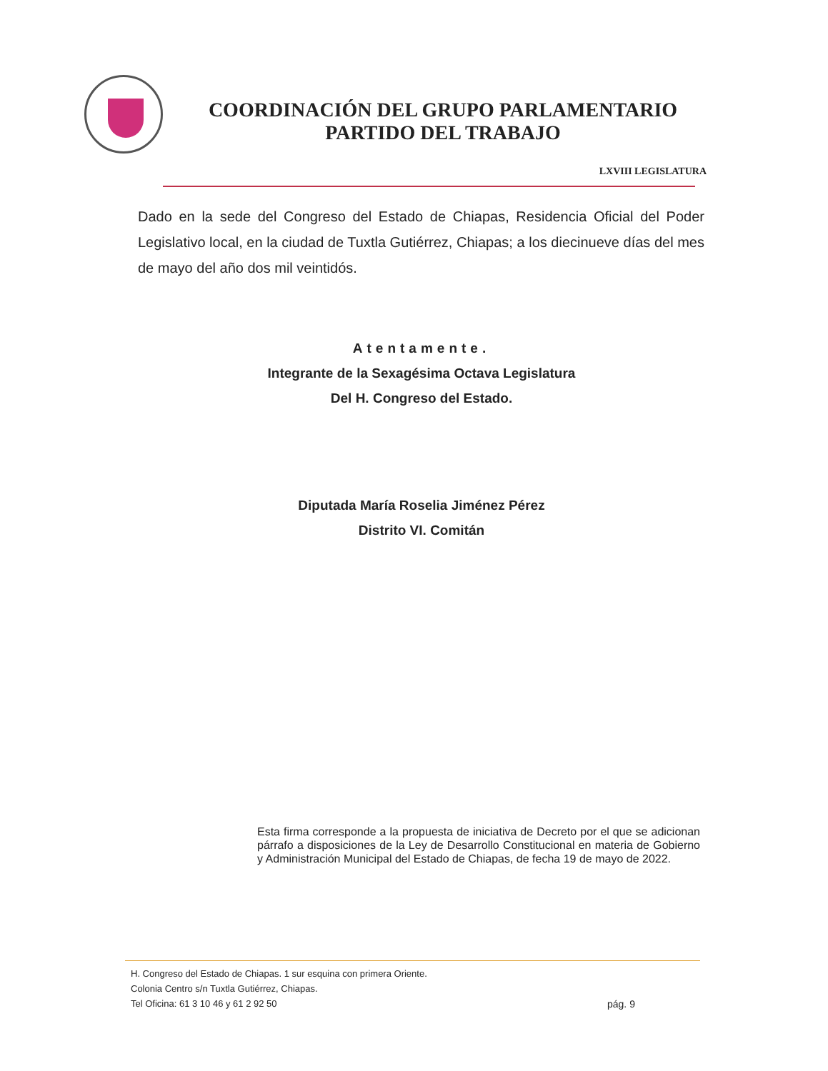COORDINACIÓN DEL GRUPO PARLAMENTARIO
PARTIDO DEL TRABAJO
LXVIII LEGISLATURA
Dado en la sede del Congreso del Estado de Chiapas, Residencia Oficial del Poder Legislativo local, en la ciudad de Tuxtla Gutiérrez, Chiapas; a los diecinueve días del mes de mayo del año dos mil veintidós.
Atentamente.
Integrante de la Sexagésima Octava Legislatura
Del H. Congreso del Estado.
Diputada María Roselia Jiménez Pérez
Distrito VI. Comitán
Esta firma corresponde a la propuesta de iniciativa de Decreto por el que se adicionan párrafo a disposiciones de la Ley de Desarrollo Constitucional en materia de Gobierno y Administración Municipal del Estado de Chiapas, de fecha 19 de mayo de 2022.
H. Congreso del Estado de Chiapas. 1 sur esquina con primera Oriente.
Colonia Centro s/n Tuxtla Gutiérrez, Chiapas.
Tel Oficina: 61 3 10 46 y 61 2 92 50
pág. 9